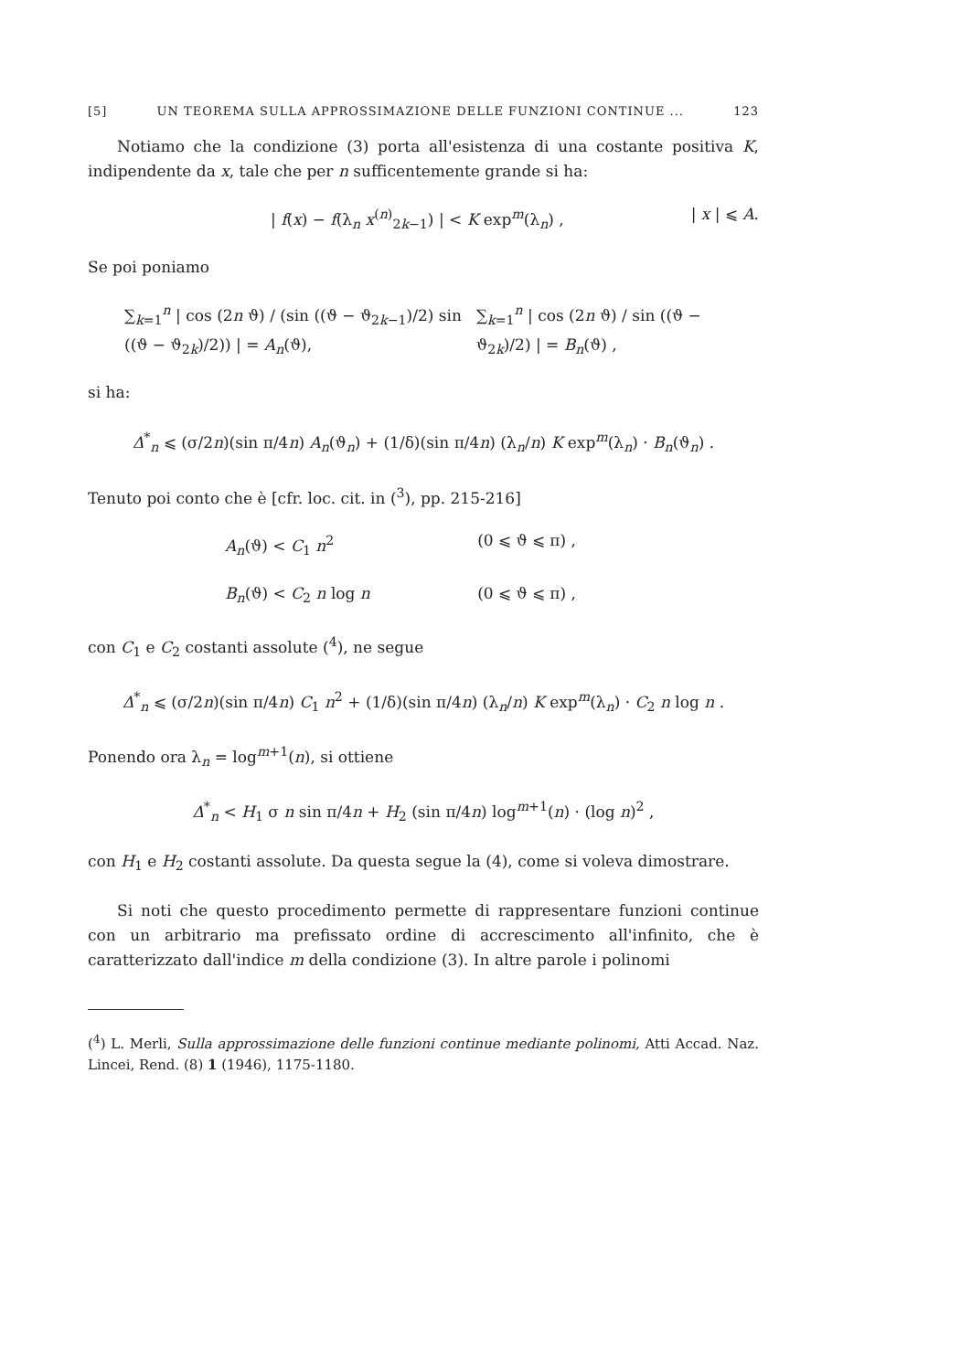[5] UN TEOREMA SULLA APPROSSIMAZIONE DELLE FUNZIONI CONTINUE ... 123
Notiamo che la condizione (3) porta all'esistenza di una costante positiva K, indipendente da x, tale che per n sufficentemente grande si ha:
| f(x) − f(λ<sub>n</sub> x<sup>(n)</sup><sub>2k−1</sub>) | < K exp<sup>m</sup>(λ<sub>n</sub>) , | x | ⩽ A.
Se poi poniamo
∑<sub>k=1</sub><sup>n</sup> | cos (2n ϑ) / (sin ((ϑ − ϑ<sub>2k−1</sub>)/2) sin ((ϑ − ϑ<sub>2k</sub>)/2)) | = A<sub>n</sub>(ϑ), ∑<sub>k=1</sub><sup>n</sup> | cos (2n ϑ) / sin ((ϑ − ϑ<sub>2k</sub>)/2) | = B<sub>n</sub>(ϑ) ,
si ha:
Δ<sup>*</sup><sub>n</sub> ⩽ (σ/2n)(sin π/4n) A<sub>n</sub>(ϑ<sub>n</sub>) + (1/δ)(sin π/4n) (λ<sub>n</sub>/n) K exp<sup>m</sup>(λ<sub>n</sub>) · B<sub>n</sub>(ϑ<sub>n</sub>) .
Tenuto poi conto che è [cfr. loc. cit. in (<sup>3</sup>), pp. 215-216]
A<sub>n</sub>(ϑ) < C<sub>1</sub> n<sup>2</sup> (0 ⩽ ϑ ⩽ π) ,
B<sub>n</sub>(ϑ) < C<sub>2</sub> n log n (0 ⩽ ϑ ⩽ π) ,
con C<sub>1</sub> e C<sub>2</sub> costanti assolute (<sup>4</sup>), ne segue
Δ<sup>*</sup><sub>n</sub> ⩽ (σ/2n)(sin π/4n) C<sub>1</sub> n<sup>2</sup> + (1/δ)(sin π/4n) (λ<sub>n</sub>/n) K exp<sup>m</sup>(λ<sub>n</sub>) · C<sub>2</sub> n log n .
Ponendo ora λ<sub>n</sub> = log<sup>m+1</sup>(n), si ottiene
Δ<sup>*</sup><sub>n</sub> < H<sub>1</sub> σ n sin π/4n + H<sub>2</sub> (sin π/4n) log<sup>m+1</sup>(n) · (log n)<sup>2</sup> ,
con H<sub>1</sub> e H<sub>2</sub> costanti assolute. Da questa segue la (4), come si voleva dimostrare.
Si noti che questo procedimento permette di rappresentare funzioni continue con un arbitrario ma prefissato ordine di accrescimento all'infinito, che è caratterizzato dall'indice m della condizione (3). In altre parole i polinomi
(<sup>4</sup>) L. Merli, Sulla approssimazione delle funzioni continue mediante polinomi, Atti Accad. Naz. Lincei, Rend. (8) 1 (1946), 1175-1180.